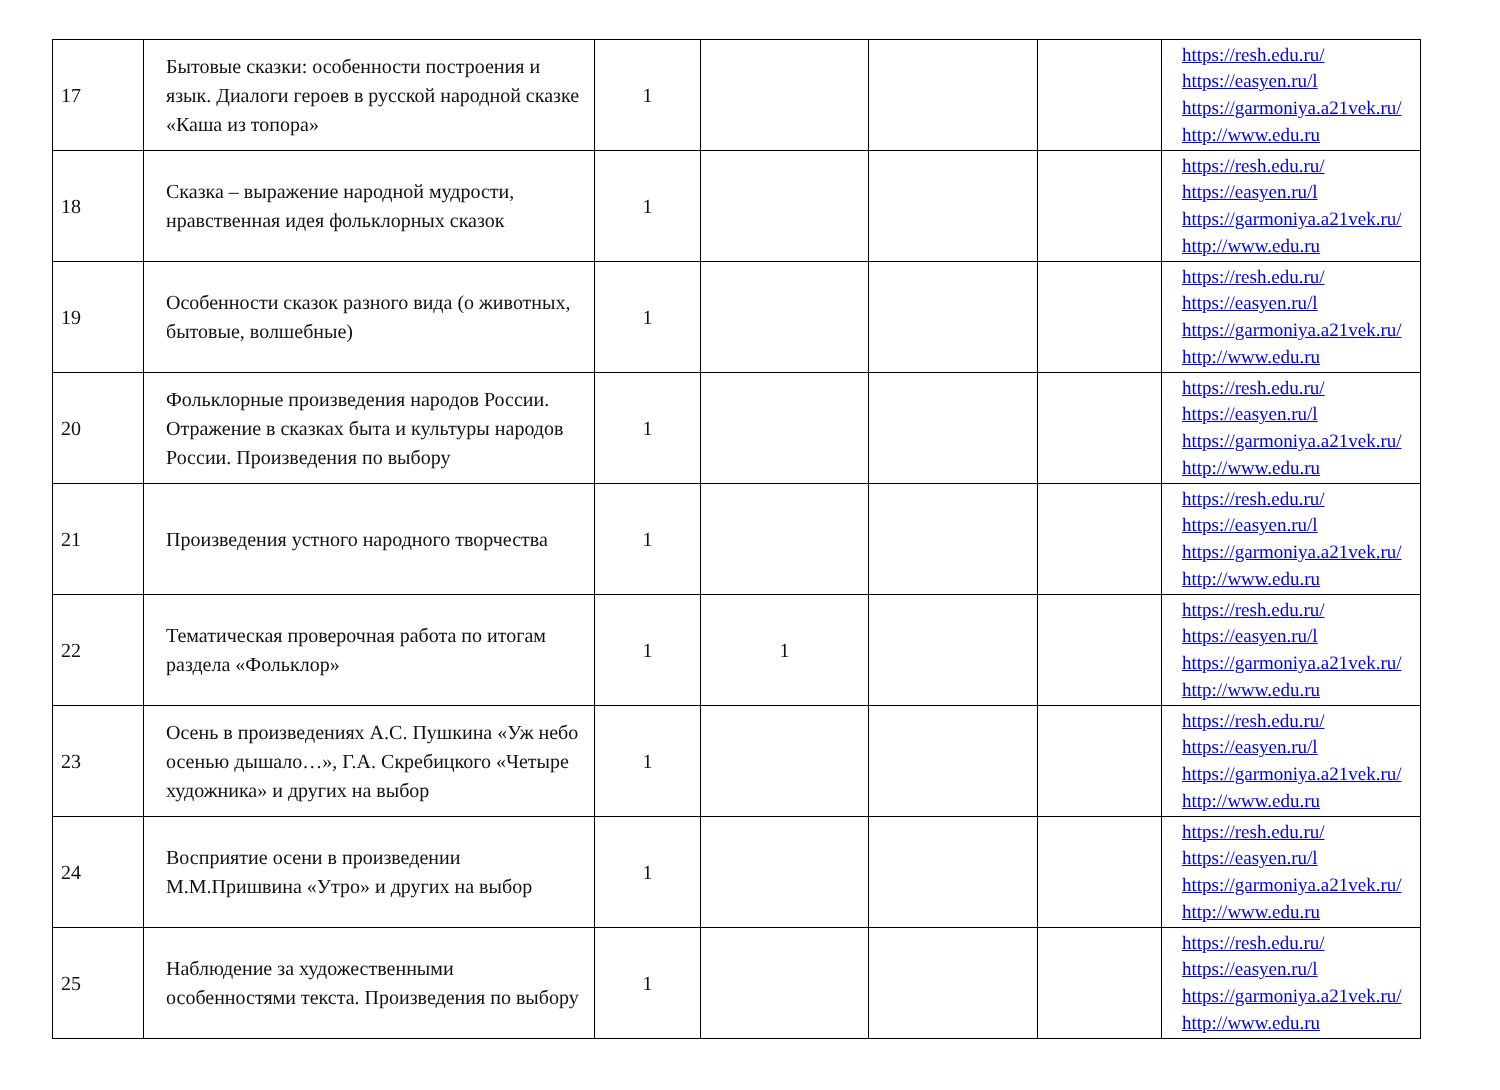| 17 | Бытовые сказки: особенности построения и язык. Диалоги героев в русской народной сказке «Каша из топора» | 1 | | | | https://resh.edu.ru/ https://easyen.ru/l https://garmoniya.a21vek.ru/ http://www.edu.ru |
| 18 | Сказка – выражение народной мудрости, нравственная идея фольклорных сказок | 1 | | | | https://resh.edu.ru/ https://easyen.ru/l https://garmoniya.a21vek.ru/ http://www.edu.ru |
| 19 | Особенности сказок разного вида (о животных, бытовые, волшебные) | 1 | | | | https://resh.edu.ru/ https://easyen.ru/l https://garmoniya.a21vek.ru/ http://www.edu.ru |
| 20 | Фольклорные произведения народов России. Отражение в сказках быта и культуры народов России. Произведения по выбору | 1 | | | | https://resh.edu.ru/ https://easyen.ru/l https://garmoniya.a21vek.ru/ http://www.edu.ru |
| 21 | Произведения устного народного творчества | 1 | | | | https://resh.edu.ru/ https://easyen.ru/l https://garmoniya.a21vek.ru/ http://www.edu.ru |
| 22 | Тематическая проверочная работа по итогам раздела «Фольклор» | 1 | 1 | | | https://resh.edu.ru/ https://easyen.ru/l https://garmoniya.a21vek.ru/ http://www.edu.ru |
| 23 | Осень в произведениях А.С. Пушкина «Уж небо осенью дышало…», Г.А. Скребицкого «Четыре художника» и других на выбор | 1 | | | | https://resh.edu.ru/ https://easyen.ru/l https://garmoniya.a21vek.ru/ http://www.edu.ru |
| 24 | Восприятие осени в произведении М.М.Пришвина «Утро» и других на выбор | 1 | | | | https://resh.edu.ru/ https://easyen.ru/l https://garmoniya.a21vek.ru/ http://www.edu.ru |
| 25 | Наблюдение за художественными особенностями текста. Произведения по выбору | 1 | | | | https://resh.edu.ru/ https://easyen.ru/l https://garmoniya.a21vek.ru/ http://www.edu.ru |